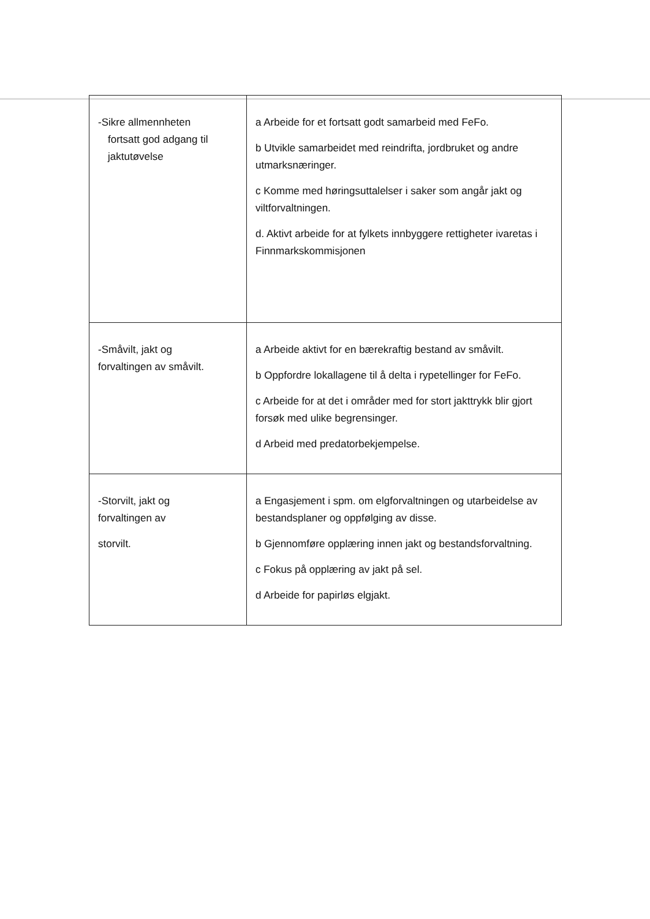| -Sikre allmennheten fortsatt god adgang til jaktutøvelse | a Arbeide for et fortsatt godt samarbeid med FeFo. b Utvikle samarbeidet med reindrifta, jordbruket og andre utmarksnæringer. c Komme med høringsuttalelser i saker som angår jakt og viltforvaltningen. d. Aktivt arbeide for at fylkets innbyggere rettigheter ivaretas i Finnmarkskommisjonen |
| -Småvilt, jakt og forvaltingen av småvilt. | a Arbeide aktivt for en bærekraftig bestand av småvilt. b Oppfordre lokallagene til å delta i rypetellinger for FeFo. c Arbeide for at det i områder med for stort jakttrykk blir gjort forsøk med ulike begrensinger. d Arbeid med predatorbekjempelse. |
| -Storvilt, jakt og forvaltingen av storvilt. | a Engasjement i spm. om elgforvaltningen og utarbeidelse av bestandsplaner og oppfølging av disse. b Gjennomføre opplæring innen jakt og bestandsforvaltning. c Fokus på opplæring av jakt på sel. d Arbeide for papirløs elgjakt. |